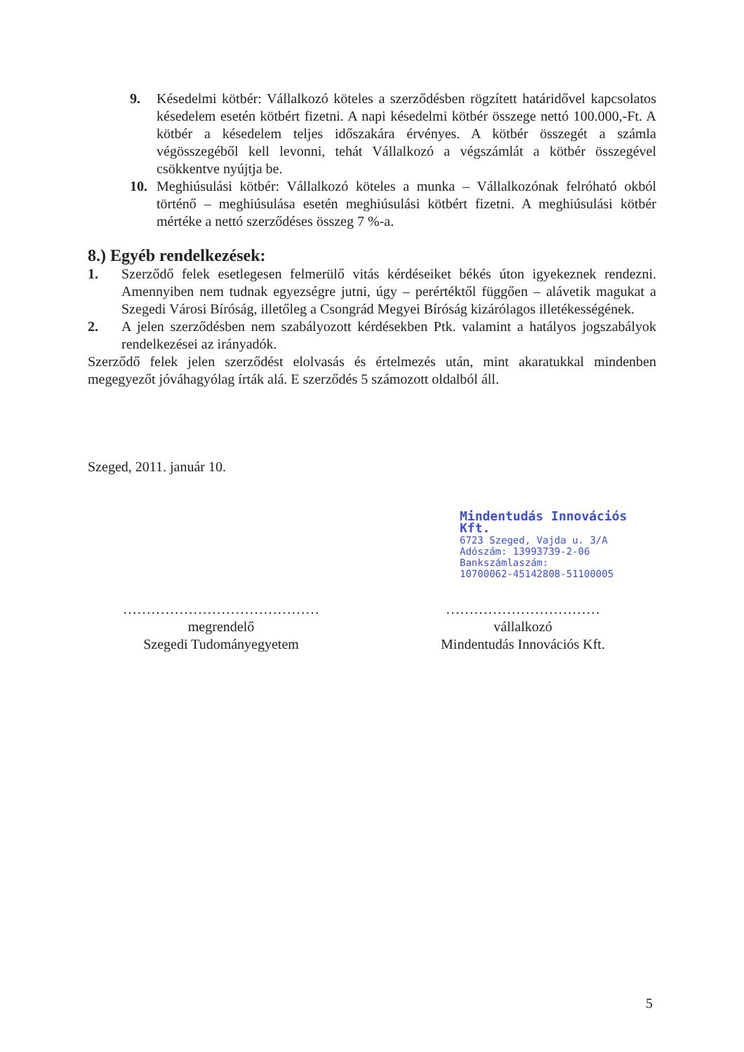9. Késedelmi kötbér: Vállalkozó köteles a szerződésben rögzített határidővel kapcsolatos késedelem esetén kötbért fizetni. A napi késedelmi kötbér összege nettó 100.000,-Ft. A kötbér a késedelem teljes időszakára érvényes. A kötbér összegét a számla végösszegéből kell levonni, tehát Vállalkozó a végszámlát a kötbér összegével csökkentve nyújtja be.
10. Meghiúsulási kötbér: Vállalkozó köteles a munka – Vállalkozónak felróható okból történő – meghiúsulása esetén meghiúsulási kötbért fizetni. A meghiúsulási kötbér mértéke a nettó szerződéses összeg 7 %-a.
8.) Egyéb rendelkezések:
1. Szerződő felek esetlegesen felmerülő vitás kérdéseiket békés úton igyekeznek rendezni. Amennyiben nem tudnak egyezségre jutni, úgy – perértéktől függően – alávetik magukat a Szegedi Városi Bíróság, illetőleg a Csongrád Megyei Bíróság kizárólagos illetékességének.
2. A jelen szerződésben nem szabályozott kérdésekben Ptk. valamint a hatályos jogszabályok rendelkezései az irányadók.
Szerződő felek jelen szerződést elolvasás és értelmezés után, mint akaratukkal mindenben megegyezőt jóváhagyólag írták alá. E szerződés 5 számozott oldalból áll.
Szeged, 2011. január 10.
Mindentudás Innovációs Kft.
6723 Szeged, Vajda u. 3/A
Adószám: 13993739-2-06
Bankszámlaszám:
10700062-45142808-51100005
……………………………………
megrendelő
Szegedi Tudományegyetem
……………………………
vállalkozó
Mindentudás Innovációs Kft.
5